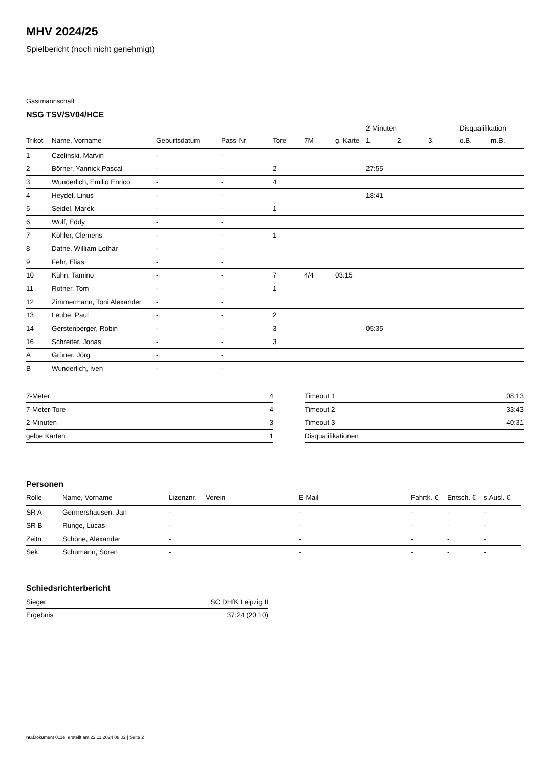MHV 2024/25
Spielbericht (noch nicht genehmigt)
Gastmannschaft
NSG TSV/SV04/HCE
| | | | | | | | 2-Minuten | | | Disqualifikation | |
| --- | --- | --- | --- | --- | --- | --- | --- | --- | --- | --- | --- |
| Trikot | Name, Vorname | Geburtsdatum | Pass-Nr | Tore | 7M | g. Karte | 1. | 2. | 3. | o.B. | m.B. |
| 1 | Czelinski, Marvin | - | - | | | | | | | | |
| 2 | Börner, Yannick Pascal | - | - | 2 | | | 27:55 | | | | |
| 3 | Wunderlich, Emilio Enrico | - | - | 4 | | | | | | | |
| 4 | Heydel, Linus | - | - | | | | 18:41 | | | | |
| 5 | Seidel, Marek | - | - | 1 | | | | | | | |
| 6 | Wolf, Eddy | - | - | | | | | | | | |
| 7 | Köhler, Clemens | - | - | 1 | | | | | | | |
| 8 | Dathe, William Lothar | - | - | | | | | | | | |
| 9 | Fehr, Elias | - | - | | | | | | | | |
| 10 | Kühn, Tamino | - | - | 7 | 4/4 | 03:15 | | | | | |
| 11 | Rother, Tom | - | - | 1 | | | | | | | |
| 12 | Zimmermann, Toni Alexander | - | - | | | | | | | | |
| 13 | Leube, Paul | - | - | 2 | | | | | | | |
| 14 | Gerstenberger, Robin | - | - | 3 | | | 05:35 | | | | |
| 16 | Schreiter, Jonas | - | - | 3 | | | | | | | |
| A | Grüner, Jörg | - | - | | | | | | | | |
| B | Wunderlich, Iven | - | - | | | | | | | | |
| 7-Meter | 4 |
| 7-Meter-Tore | 4 |
| 2-Minuten | 3 |
| gelbe Karten | 1 |
| Timeout 1 | 08:13 |
| Timeout 2 | 33:43 |
| Timeout 3 | 40:31 |
| Disqualifikationen | |
Personen
| Rolle | Name, Vorname | Lizenznr. | Verein | E-Mail | Fahrtk. € | Entsch. € | s.Ausl. € |
| --- | --- | --- | --- | --- | --- | --- | --- |
| SR A | Germershausen, Jan | - | | - | - | - | - |
| SR B | Runge, Lucas | - | | - | - | - | - |
| Zeitn. | Schöne, Alexander | - | | - | - | - | - |
| Sek. | Schumann, Sören | - | | - | - | - | - |
Schiedsrichterbericht
| Sieger | SC DHfK Leipzig II |
| Ergebnis | 37:24 (20:10) |
nu.Dokument 011e, erstellt am 22.11.2024 08:02 | Seite 2